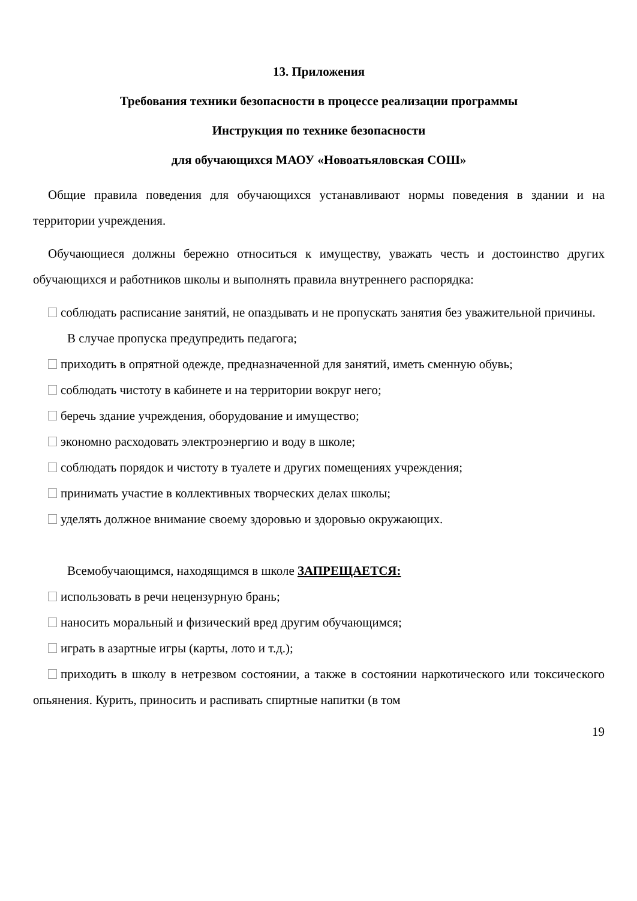13. Приложения
Требования техники безопасности в процессе реализации программы
Инструкция по технике безопасности
для обучающихся МАОУ «Новоатьяловская СОШ»
Общие правила поведения для обучающихся устанавливают нормы поведения в здании и на территории учреждения.
Обучающиеся должны бережно относиться к имуществу, уважать честь и достоинство других обучающихся и работников школы и выполнять правила внутреннего распорядка:
соблюдать расписание занятий, не опаздывать и не пропускать занятия без уважительной причины.
В случае пропуска предупредить педагога;
приходить в опрятной одежде, предназначенной для занятий, иметь сменную обувь;
соблюдать чистоту в кабинете и на территории вокруг него;
беречь здание учреждения, оборудование и имущество;
экономно расходовать электроэнергию и воду в школе;
соблюдать порядок и чистоту в туалете и других помещениях учреждения;
принимать участие в коллективных творческих делах школы;
уделять должное внимание своему здоровью и здоровью окружающих.
Всемобучающимся, находящимся в школе ЗАПРЕЩАЕТСЯ:
использовать в речи нецензурную брань;
наносить моральный и физический вред другим обучающимся;
играть в азартные игры (карты, лото и т.д.);
приходить в школу в нетрезвом состоянии, а также в состоянии наркотического или токсического опьянения. Курить, приносить и распивать спиртные напитки (в том
19